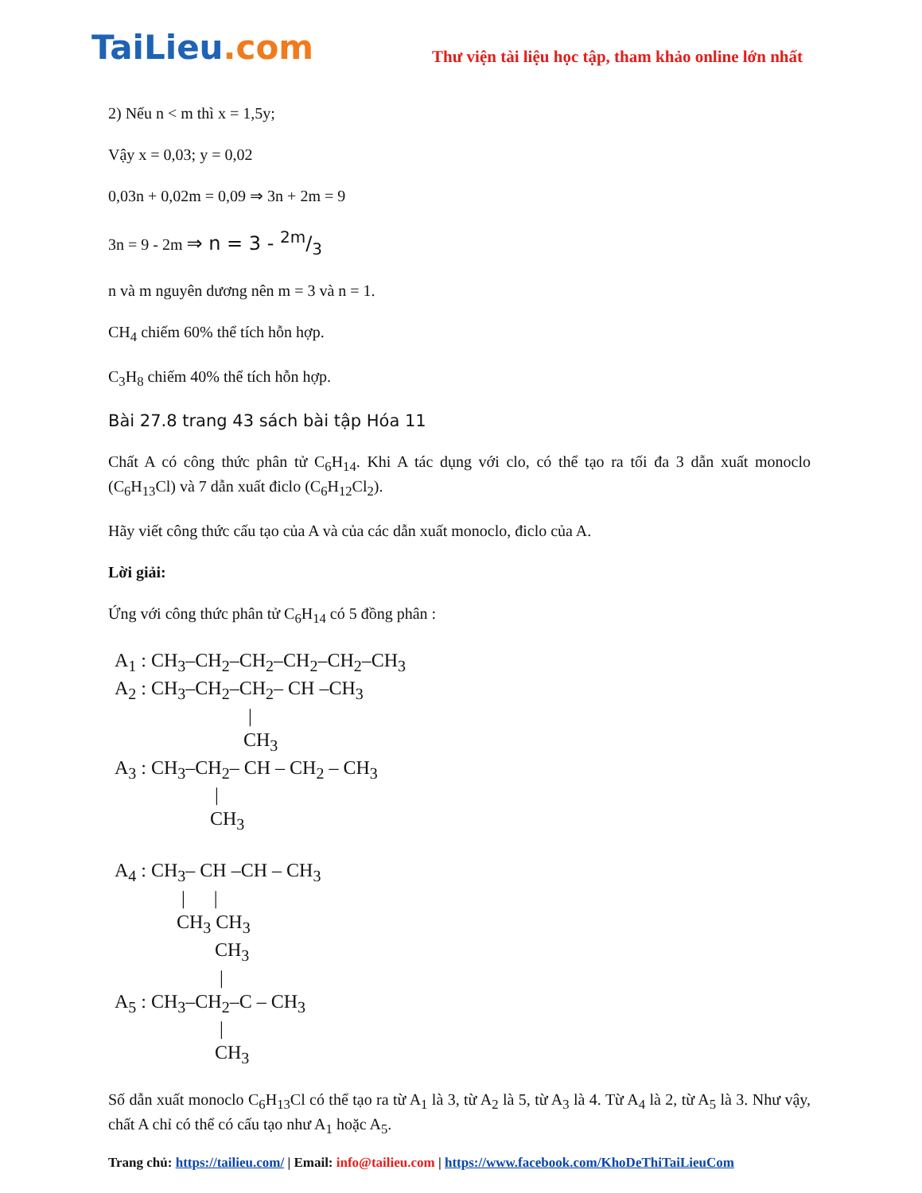TaiLieu.com
Thư viện tài liệu học tập, tham khảo online lớn nhất
2) Nếu n < m thì x = 1,5y;
Vậy x = 0,03; y = 0,02
0,03n + 0,02m = 0,09 ⇒ 3n + 2m = 9
3n = 9 - 2m ⇒ n = 3 - 2m/3
n và m nguyên dương nên m = 3 và n = 1.
CH<sub>4</sub> chiếm 60% thể tích hỗn hợp.
C<sub>3</sub>H<sub>8</sub> chiếm 40% thể tích hỗn hợp.
Bài 27.8 trang 43 sách bài tập Hóa 11
Chất A có công thức phân tử C<sub>6</sub>H<sub>14</sub>. Khi A tác dụng với clo, có thể tạo ra tối đa 3 dẫn xuất monoclo (C<sub>6</sub>H<sub>13</sub>Cl) và 7 dẫn xuất điclo (C<sub>6</sub>H<sub>12</sub>Cl<sub>2</sub>).
Hãy viết công thức cấu tạo của A và của các dẫn xuất monoclo, điclo của A.
Lời giải:
Ứng với công thức phân tử C<sub>6</sub>H<sub>14</sub> có 5 đồng phân :
A<sub>1</sub> : CH<sub>3</sub>–CH<sub>2</sub>–CH<sub>2</sub>–CH<sub>2</sub>–CH<sub>2</sub>–CH<sub>3</sub> A<sub>2</sub> : CH<sub>3</sub>–CH<sub>2</sub>–CH<sub>2</sub>– CH –CH<sub>3</sub> | CH<sub>3</sub> A<sub>3</sub> : CH<sub>3</sub>–CH<sub>2</sub>– CH – CH<sub>2</sub> – CH<sub>3</sub> | CH<sub>3</sub> A<sub>4</sub> : CH<sub>3</sub>– CH –CH – CH<sub>3</sub> | | CH<sub>3</sub> CH<sub>3</sub> CH<sub>3</sub> | A<sub>5</sub> : CH<sub>3</sub>–CH<sub>2</sub>–C – CH<sub>3</sub> | CH<sub>3</sub>
Số dẫn xuất monoclo C<sub>6</sub>H<sub>13</sub>Cl có thể tạo ra từ A<sub>1</sub> là 3, từ A<sub>2</sub> là 5, từ A<sub>3</sub> là 4. Từ A<sub>4</sub> là 2, từ A<sub>5</sub> là 3. Như vậy, chất A chỉ có thể có cấu tạo như A<sub>1</sub> hoặc A<sub>5</sub>.
Trang chủ: https://tailieu.com/ | Email: info@tailieu.com | https://www.facebook.com/KhoDeThiTaiLieuCom